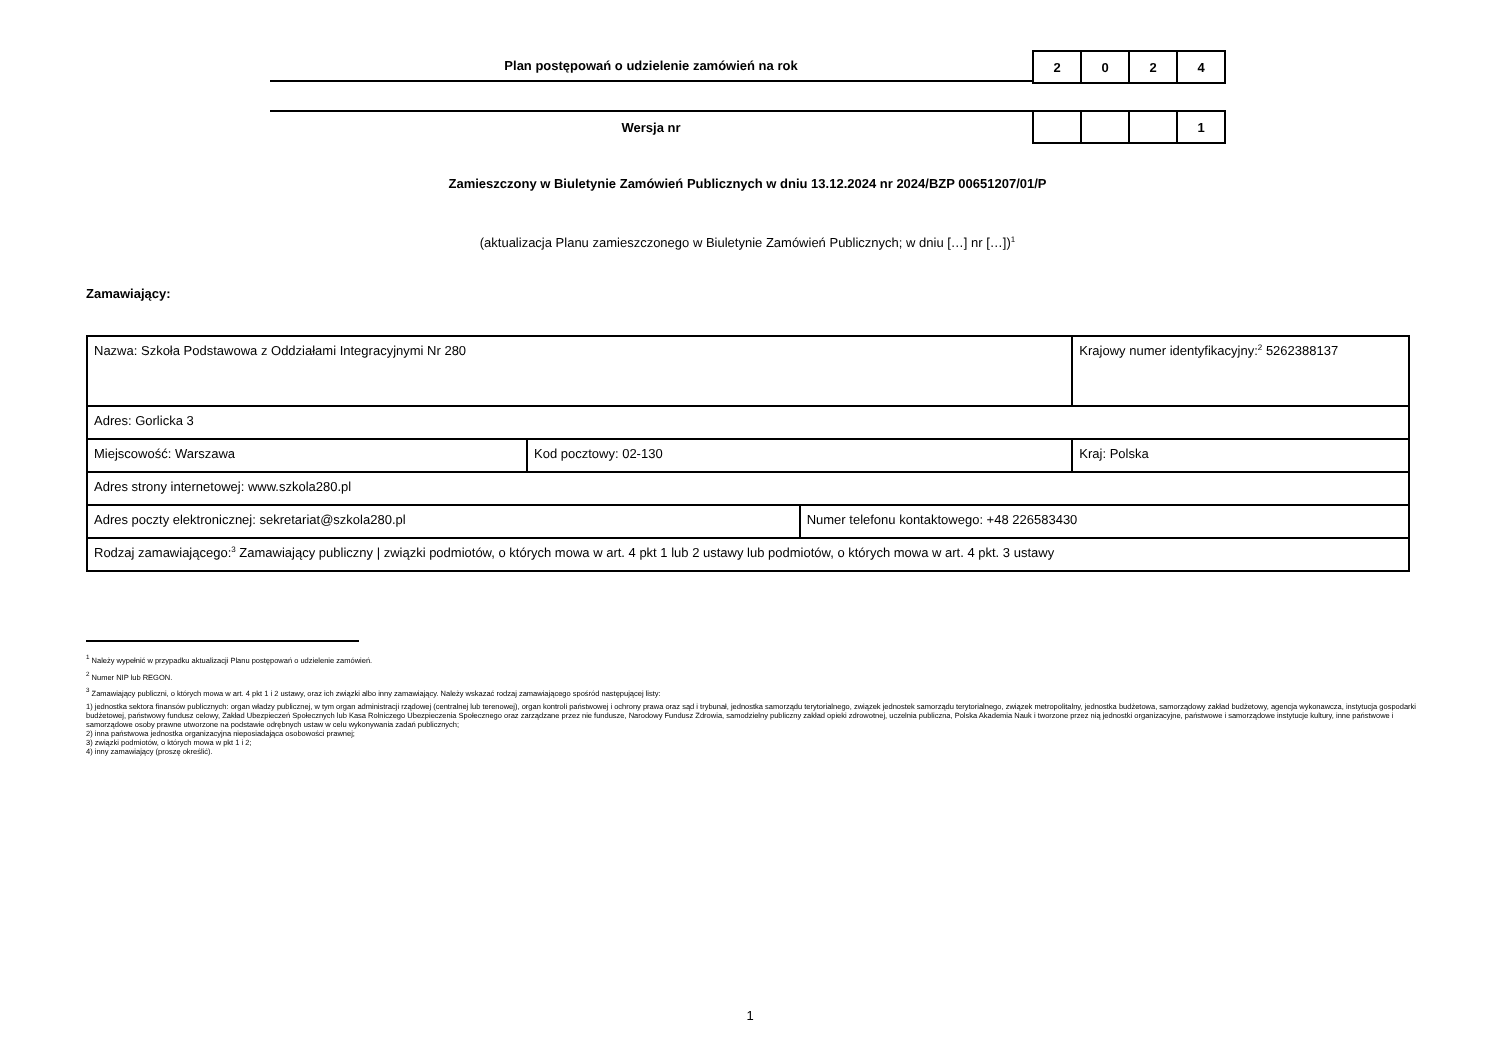Plan postępowań o udzielenie zamówień na rok
| 2 | 0 | 2 | 4 |
Wersja nr
| | | | 1 |
Zamieszczony w Biuletynie Zamówień Publicznych w dniu 13.12.2024 nr 2024/BZP 00651207/01/P
(aktualizacja Planu zamieszczonego w Biuletynie Zamówień Publicznych; w dniu […] nr […])<sup>1</sup>
Zamawiający:
| Nazwa: Szkoła Podstawowa z Oddziałami Integracyjnymi Nr 280 | | | Krajowy numer identyfikacyjny:<sup>2</sup> 5262388137 |
| Adres: Gorlicka 3 | | | |
| Miejscowość: Warszawa | Kod pocztowy: 02-130 | | Kraj: Polska |
| Adres strony internetowej: www.szkola280.pl | | | |
| Adres poczty elektronicznej: sekretariat@szkola280.pl | | Numer telefonu kontaktowego: +48 226583430 | |
| Rodzaj zamawiającego:<sup>3</sup> Zamawiający publiczny / związki podmiotów, o których mowa w art. 4 pkt 1 lub 2 ustawy lub podmiotów, o których mowa w art. 4 pkt. 3 ustawy | | | |
<sup>1</sup> Należy wypełnić w przypadku aktualizacji Planu postępowań o udzielenie zamówień.
<sup>2</sup> Numer NIP lub REGON.
<sup>3</sup> Zamawiający publiczni, o których mowa w art. 4 pkt 1 i 2 ustawy, oraz ich związki albo inny zamawiający. Należy wskazać rodzaj zamawiającego spośród następującej listy:
1) jednostka sektora finansów publicznych: organ władzy publicznej, w tym organ administracji rządowej (centralnej lub terenowej), organ kontroli państwowej i ochrony prawa oraz sąd i trybunał, jednostka samorządu terytorialnego, związek jednostek samorządu terytorialnego, związek metropolitalny, jednostka budżetowa, samorządowy zakład budżetowy, agencja wykonawcza, instytucja gospodarki budżetowej, państwowy fundusz celowy, Zakład Ubezpieczeń Społecznych lub Kasa Rolniczego Ubezpieczenia Społecznego oraz zarządzane przez nie fundusze, Narodowy Fundusz Zdrowia, samodzielny publiczny zakład opieki zdrowotnej, uczelnia publiczna, Polska Akademia Nauk i tworzone przez nią jednostki organizacyjne, państwowe i samorządowe instytucje kultury, inne państwowe i samorządowe osoby prawne utworzone na podstawie odrębnych ustaw w celu wykonywania zadań publicznych;
2) inna państwowa jednostka organizacyjna nieposiadająca osobowości prawnej;
3) związki podmiotów, o których mowa w pkt 1 i 2;
4) inny zamawiający (proszę określić).
1